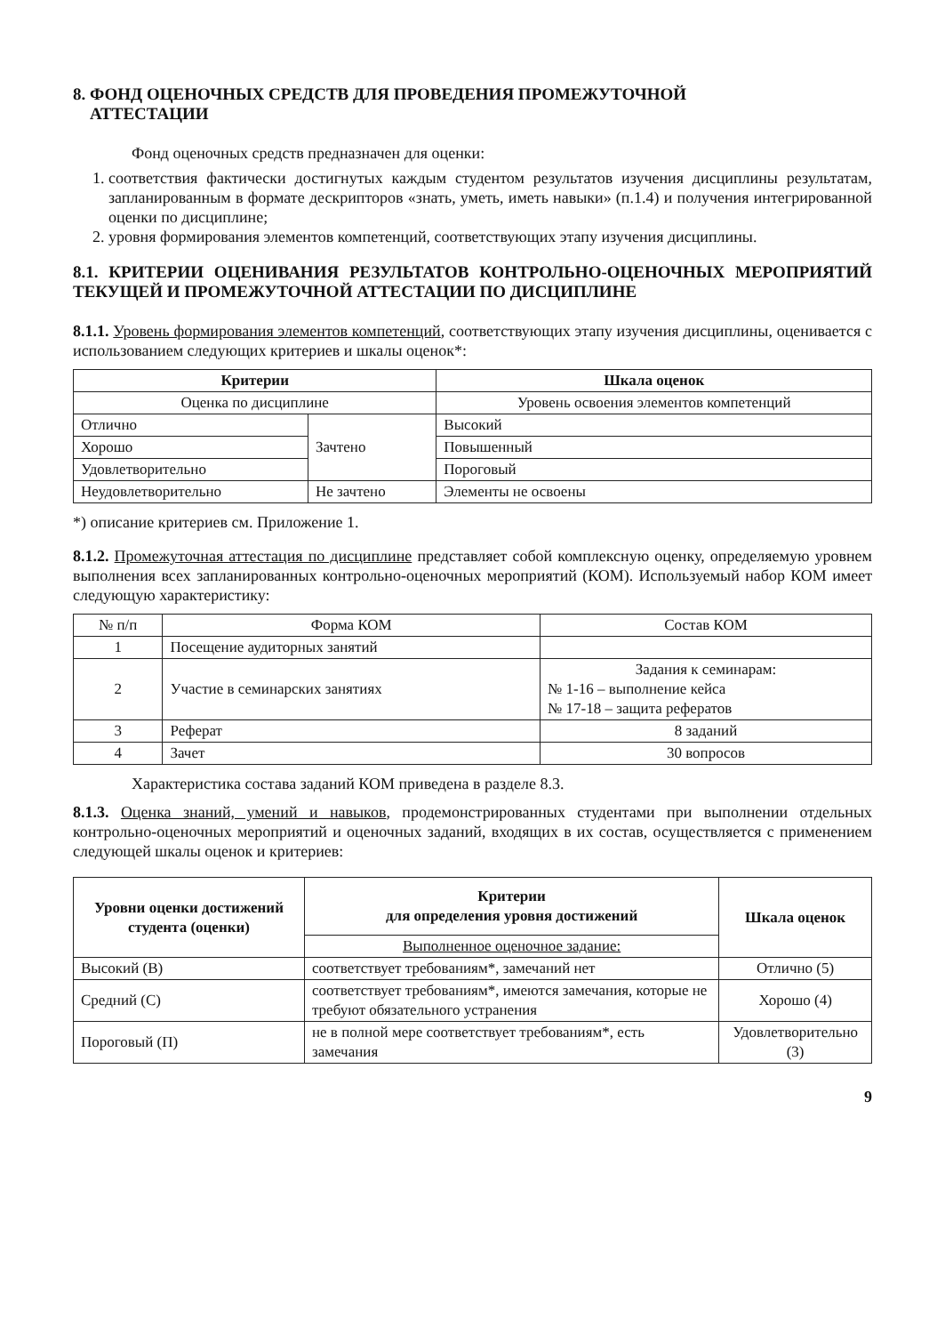8. ФОНД ОЦЕНОЧНЫХ СРЕДСТВ ДЛЯ ПРОВЕДЕНИЯ ПРОМЕЖУТОЧНОЙ
АТТЕСТАЦИИ
Фонд оценочных средств предназначен для оценки:
1. соответствия фактически достигнутых каждым студентом результатов изучения дисциплины результатам, запланированным в формате дескрипторов «знать, уметь, иметь навыки» (п.1.4) и получения интегрированной оценки по дисциплине;
2. уровня формирования элементов компетенций, соответствующих этапу изучения дисциплины.
8.1. КРИТЕРИИ ОЦЕНИВАНИЯ РЕЗУЛЬТАТОВ КОНТРОЛЬНО-ОЦЕНОЧНЫХ МЕРОПРИЯТИЙ ТЕКУЩЕЙ И ПРОМЕЖУТОЧНОЙ АТТЕСТАЦИИ ПО ДИСЦИПЛИНЕ
8.1.1. Уровень формирования элементов компетенций, соответствующих этапу изучения дисциплины, оценивается с использованием следующих критериев и шкалы оценок*:
| Критерии | | Шкала оценок |
| --- | --- | --- |
| Оценка по дисциплине | | Уровень освоения элементов компетенций |
| Отлично | Зачтено | Высокий |
| Хорошо | | Повышенный |
| Удовлетворительно | | Пороговый |
| Неудовлетворительно | Не зачтено | Элементы не освоены |
*) описание критериев см. Приложение 1.
8.1.2. Промежуточная аттестация по дисциплине представляет собой комплексную оценку, определяемую уровнем выполнения всех запланированных контрольно-оценочных мероприятий (КОМ). Используемый набор КОМ имеет следующую характеристику:
| № п/п | Форма КОМ | Состав КОМ |
| 1 | Посещение аудиторных занятий | |
| 2 | Участие в семинарских занятиях | Задания к семинарам: № 1-16 – выполнение кейса № 17-18 – защита рефератов |
| 3 | Реферат | 8 заданий |
| 4 | Зачет | 30 вопросов |
Характеристика состава заданий КОМ приведена в разделе 8.3.
8.1.3. Оценка знаний, умений и навыков, продемонстрированных студентами при выполнении отдельных контрольно-оценочных мероприятий и оценочных заданий, входящих в их состав, осуществляется с применением следующей шкалы оценок и критериев:
| Уровни оценки достижений студента (оценки) | Критерии для определения уровня достижений | Шкала оценок |
| --- | --- | --- |
| | Выполненное оценочное задание: | |
| Высокий (В) | соответствует требованиям*, замечаний нет | Отлично (5) |
| Средний (С) | соответствует требованиям*, имеются замечания, которые не требуют обязательного устранения | Хорошо (4) |
| Пороговый (П) | не в полной мере соответствует требованиям*, есть замечания | Удовлетворительно (3) |
9